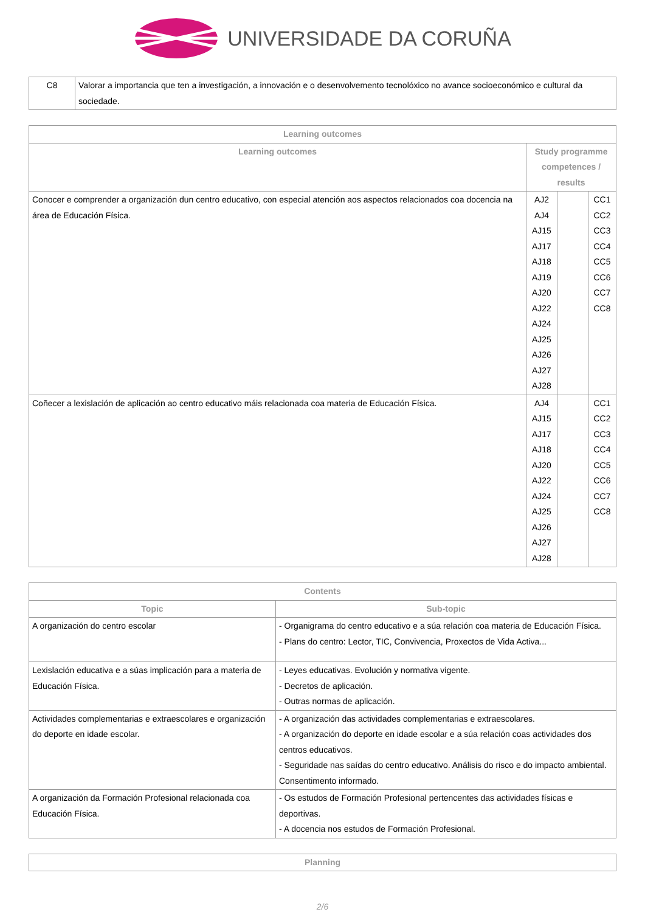UNIVERSIDADE DA CORUÑA
| C8 | Valorar a importancia que ten a investigación, a innovación e o desenvolvemento tecnolóxico no avance socioeconómico e cultural da sociedade. |
| Learning outcomes | | | |
| --- | --- | --- | --- |
| Learning outcomes | Study programme competences / results | | |
| Conocer e comprender a organización dun centro educativo, con especial atención aos aspectos relacionados coa docencia na área de Educación Física. | AJ2 AJ4 AJ15 AJ17 AJ18 AJ19 AJ20 AJ22 AJ24 AJ25 AJ26 AJ27 AJ28 | | CC1 CC2 CC3 CC4 CC5 CC6 CC7 CC8 |
| Coñecer a lexislación de aplicación ao centro educativo máis relacionada coa materia de Educación Física. | AJ4 AJ15 AJ17 AJ18 AJ20 AJ22 AJ24 AJ25 AJ26 AJ27 AJ28 | | CC1 CC2 CC3 CC4 CC5 CC6 CC7 CC8 |
| Contents | |
| --- | --- |
| Topic | Sub-topic |
| A organización do centro escolar | - Organigrama do centro educativo e a súa relación coa materia de Educación Física. - Plans do centro: Lector, TIC, Convivencia, Proxectos de Vida Activa... |
| Lexislación educativa e a súas implicación para a materia de Educación Física. | - Leyes educativas. Evolución y normativa vigente. - Decretos de aplicación. - Outras normas de aplicación. |
| Actividades complementarias e extraescolares e organización do deporte en idade escolar. | - A organización das actividades complementarias e extraescolares. - A organización do deporte en idade escolar e a súa relación coas actividades dos centros educativos. - Seguridade nas saídas do centro educativo. Análisis do risco e do impacto ambiental. Consentimento informado. |
| A organización da Formación Profesional relacionada coa Educación Física. | - Os estudos de Formación Profesional pertencentes das actividades físicas e deportivas. - A docencia nos estudos de Formación Profesional. |
| Planning |
| --- |
2/6